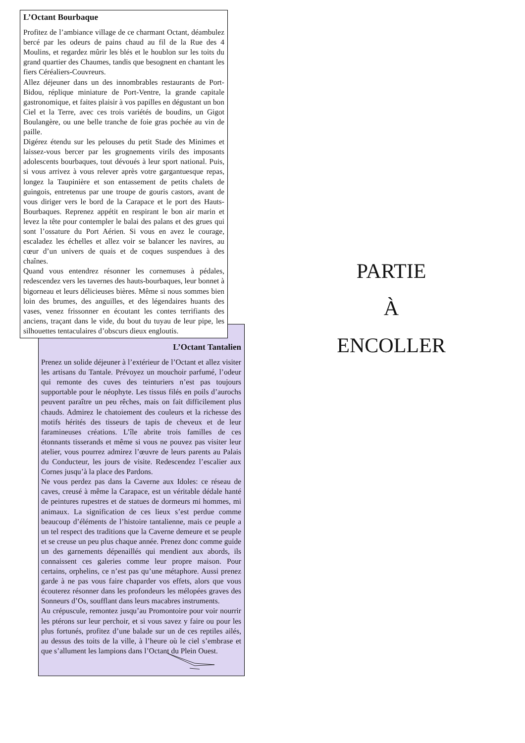L’Octant Bourbaque
Profitez de l’ambiance village de ce charmant Octant, déambulez bercé par les odeurs de pains chaud au fil de la Rue des 4 Moulins, et regardez mûrir les blés et le houblon sur les toits du grand quartier des Chaumes, tandis que besognent en chantant les fiers Céréaliers-Couvreurs.
Allez déjeuner dans un des innombrables restaurants de Port-Bidou, réplique miniature de Port-Ventre, la grande capitale gastronomique, et faites plaisir à vos papilles en dégustant un bon Ciel et la Terre, avec ces trois variétés de boudins, un Gigot Boulangère, ou une belle tranche de foie gras pochée au vin de paille.
Digérez étendu sur les pelouses du petit Stade des Minimes et laissez-vous bercer par les grognements virils des imposants adolescents bourbaques, tout dévoués à leur sport national. Puis, si vous arrivez à vous relever après votre gargantuesque repas, longez la Taupinière et son entassement de petits chalets de guingois, entretenus par une troupe de gouris castors, avant de vous diriger vers le bord de la Carapace et le port des Hauts-Bourbaques. Reprenez appétit en respirant le bon air marin et levez la tête pour contempler le balai des palans et des grues qui sont l’ossature du Port Aérien. Si vous en avez le courage, escaladez les échelles et allez voir se balancer les navires, au cœur d’un univers de quais et de coques suspendues à des chaînes.
Quand vous entendrez résonner les cornemuses à pédales, redescendez vers les tavernes des hauts-bourbaques, leur bonnet à bigorneau et leurs délicieuses bières. Même si nous sommes bien loin des brumes, des anguilles, et des légendaires huants des vases, venez frissonner en écoutant les contes terrifiants des anciens, traçant dans le vide, du bout du tuyau de leur pipe, les silhouettes tentaculaires d’obscurs dieux engloutis.
L’Octant Tantalien
Prenez un solide déjeuner à l’extérieur de l’Octant et allez visiter les artisans du Tantale. Prévoyez un mouchoir parfumé, l’odeur qui remonte des cuves des teinturiers n’est pas toujours supportable pour le néophyte. Les tissus filés en poils d’aurochs peuvent paraître un peu rêches, mais on fait difficilement plus chauds. Admirez le chatoiement des couleurs et la richesse des motifs hérités des tisseurs de tapis de cheveux et de leur faramineuses créations. L’île abrite trois familles de ces étonnants tisserands et même si vous ne pouvez pas visiter leur atelier, vous pourrez admirez l’œuvre de leurs parents au Palais du Conducteur, les jours de visite. Redescendez l’escalier aux Cornes jusqu’à la place des Pardons.
Ne vous perdez pas dans la Caverne aux Idoles: ce réseau de caves, creusé à même la Carapace, est un véritable dédale hanté de peintures rupestres et de statues de dormeurs mi hommes, mi animaux. La signification de ces lieux s’est perdue comme beaucoup d’éléments de l’histoire tantalienne, mais ce peuple a un tel respect des traditions que la Caverne demeure et se peuple et se creuse un peu plus chaque année. Prenez donc comme guide un des garnements dépenaillés qui mendient aux abords, ils connaissent ces galeries comme leur propre maison. Pour certains, orphelins, ce n’est pas qu’une métaphore. Aussi prenez garde à ne pas vous faire chaparder vos effets, alors que vous écouterez résonner dans les profondeurs les mélopées graves des Sonneurs d’Os, soufflant dans leurs macabres instruments.
Au crépuscule, remontez jusqu’au Promontoire pour voir nourrir les ptérons sur leur perchoir, et si vous savez y faire ou pour les plus fortunés, profitez d’une balade sur un de ces reptiles ailés, au dessus des toits de la ville, à l’heure où le ciel s’embrase et que s’allument les lampions dans l’Octant du Plein Ouest.
PARTIE
À
ENCOLLER